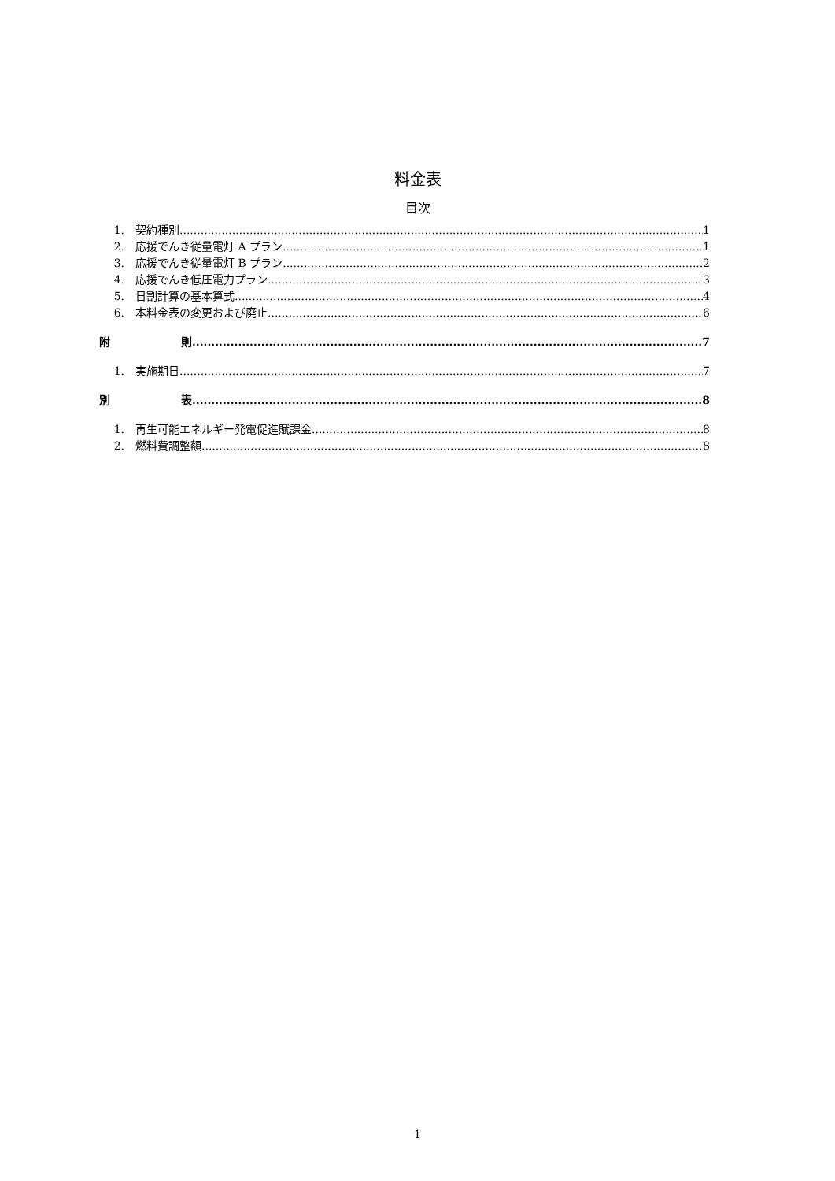料金表
目次
1. 契約種別 1
2. 応援でんき従量電灯 A プラン 1
3. 応援でんき従量電灯 B プラン 2
4. 応援でんき低圧電力プラン 3
5. 日割計算の基本算式 4
6. 本料金表の変更および廃止 6
附 則 7
1. 実施期日 7
別 表 8
1. 再生可能エネルギー発電促進賦課金 8
2. 燃料費調整額 8
1